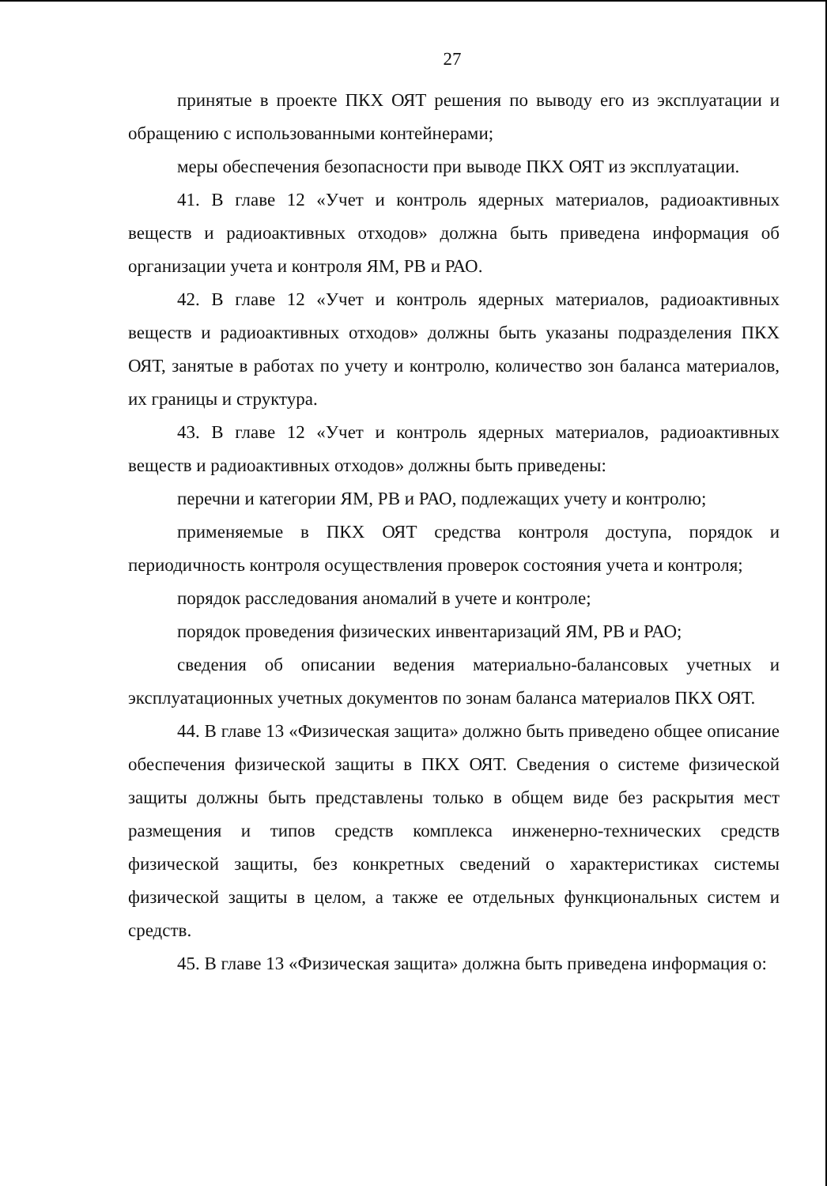27
принятые в проекте ПКХ ОЯТ решения по выводу его из эксплуатации и обращению с использованными контейнерами;
меры обеспечения безопасности при выводе ПКХ ОЯТ из эксплуатации.
41. В главе 12 «Учет и контроль ядерных материалов, радиоактивных веществ и радиоактивных отходов» должна быть приведена информация об организации учета и контроля ЯМ, РВ и РАО.
42. В главе 12 «Учет и контроль ядерных материалов, радиоактивных веществ и радиоактивных отходов» должны быть указаны подразделения ПКХ ОЯТ, занятые в работах по учету и контролю, количество зон баланса материалов, их границы и структура.
43. В главе 12 «Учет и контроль ядерных материалов, радиоактивных веществ и радиоактивных отходов» должны быть приведены:
перечни и категории ЯМ, РВ и РАО, подлежащих учету и контролю;
применяемые в ПКХ ОЯТ средства контроля доступа, порядок и периодичность контроля осуществления проверок состояния учета и контроля;
порядок расследования аномалий в учете и контроле;
порядок проведения физических инвентаризаций ЯМ, РВ и РАО;
сведения об описании ведения материально-балансовых учетных и эксплуатационных учетных документов по зонам баланса материалов ПКХ ОЯТ.
44. В главе 13 «Физическая защита» должно быть приведено общее описание обеспечения физической защиты в ПКХ ОЯТ. Сведения о системе физической защиты должны быть представлены только в общем виде без раскрытия мест размещения и типов средств комплекса инженерно-технических средств физической защиты, без конкретных сведений о характеристиках системы физической защиты в целом, а также ее отдельных функциональных систем и средств.
45. В главе 13 «Физическая защита» должна быть приведена информация о: